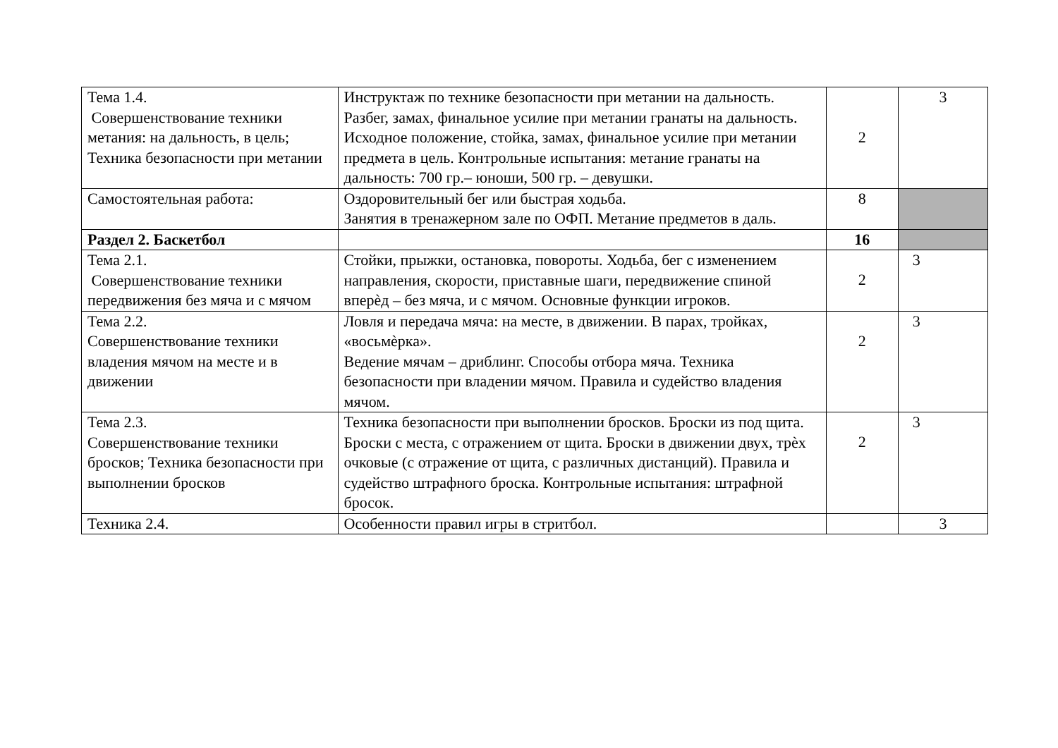| Тема 1.4. Совершенствование техники метания: на дальность, в цель; Техника безопасности при метании | Инструктаж по технике безопасности при метании на дальность. Разбег, замах, финальное усилие при метании гранаты на дальность. Исходное положение, стойка, замах, финальное усилие при метании предмета в цель. Контрольные испытания: метание гранаты на дальность: 700 гр.– юноши, 500 гр. – девушки. | 2 | 3 |
| Самостоятельная работа: | Оздоровительный бег или быстрая ходьба. Занятия в тренажерном зале по ОФП. Метание предметов в даль. | 8 | |
| Раздел 2. Баскетбол | | 16 | |
| Тема 2.1. Совершенствование техники передвижения без мяча и с мячом | Стойки, прыжки, остановка, повороты. Ходьба, бег с изменением направления, скорости, приставные шаги, передвижение спиной вперѐд – без мяча, и с мячом. Основные функции игроков. | 2 | 3 |
| Тема 2.2. Совершенствование техники владения мячом на месте и в движении | Ловля и передача мяча: на месте, в движении. В парах, тройках, «восьмѐрка». Ведение мячам – дриблинг. Способы отбора мяча. Техника безопасности при владении мячом. Правила и судейство владения мячом. | 2 | 3 |
| Тема 2.3. Совершенствование техники бросков; Техника безопасности при выполнении бросков | Техника безопасности при выполнении бросков. Броски из под щита. Броски с места, с отражением от щита. Броски в движении двух, трѐх очковые (с отражение от щита, с различных дистанций). Правила и судейство штрафного броска. Контрольные испытания: штрафной бросок. | 2 | 3 |
| Техника 2.4. | Особенности правил игры в стритбол. | | 3 |